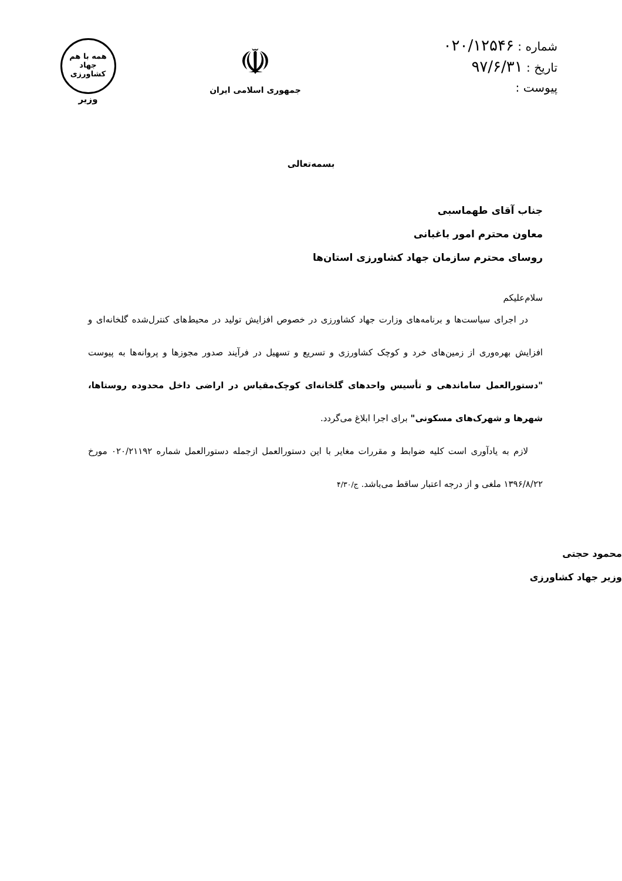شماره : ۰۲۰/۱۲۵۴۶
تاریخ : ۹۷/۶/۳۱
پیوست :
☫
جمهوری اسلامی ایران
همه با هم
جهاد
کشاورزی
وزیر
بسمه‌تعالی
جناب آقای طهماسبی
معاون محترم امور باغبانی
روسای محترم سازمان جهاد کشاورزی استان‌ها
سلام‌علیکم
در اجرای سیاست‌ها و برنامه‌های وزارت جهاد کشاورزی در خصوص افزایش تولید در محیط‌های کنترل‌شده گلخانه‌ای و افزایش بهره‌وری از زمین‌های خرد و کوچک کشاورزی و تسریع و تسهیل در فرآیند صدور مجوزها و پروانه‌ها به پیوست "دستورالعمل ساماندهی و تأسیس واحدهای گلخانه‌ای کوچک‌مقیاس در اراضی داخل محدوده روستاها، شهرها و شهرک‌های مسکونی" برای اجرا ابلاغ می‌گردد.
لازم به یادآوری است کلیه ضوابط و مقررات مغایر با این دستورالعمل ازجمله دستورالعمل شماره ۰۲۰/۲۱۱۹۲ مورخ ۱۳۹۶/۸/۲۲ ملغی و از درجه اعتبار ساقط می‌باشد. ج/۴/۳۰
محمود حجتی
وزیر جهاد کشاورزی